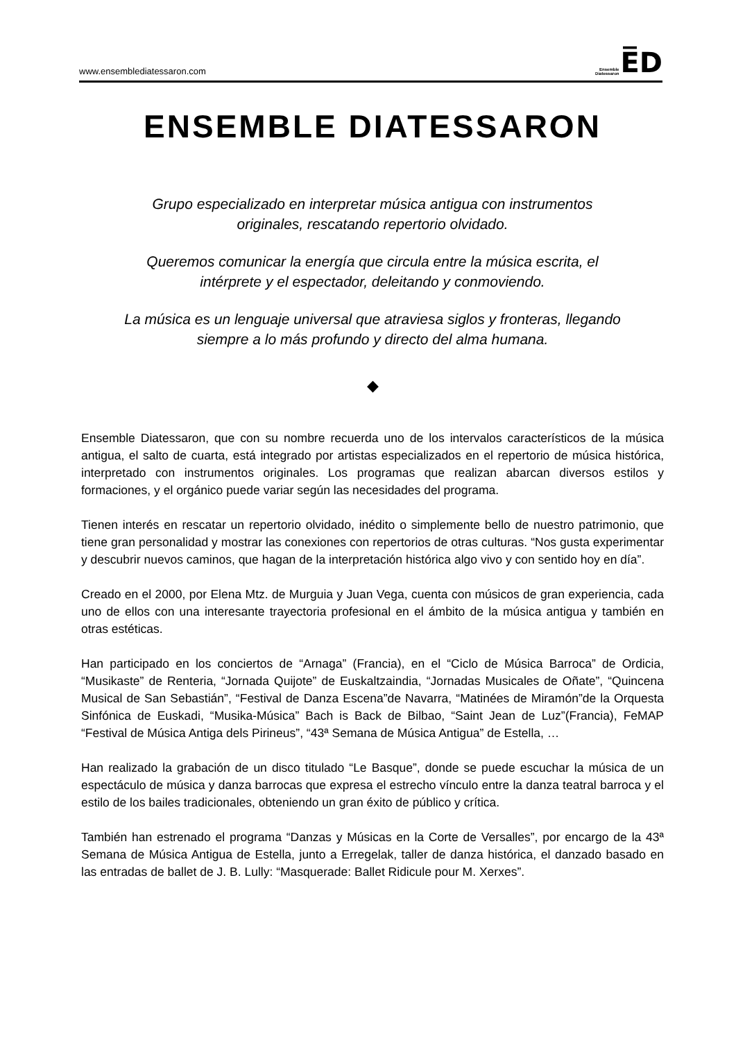www.ensemblediatessaron.com Ensemble
Diatessaron E̅D
ENSEMBLE DIATESSARON
Grupo especializado en interpretar música antigua con instrumentos originales, rescatando repertorio olvidado.
Queremos comunicar la energía que circula entre la música escrita, el intérprete y el espectador, deleitando y conmoviendo.
La música es un lenguaje universal que atraviesa siglos y fronteras, llegando siempre a lo más profundo y directo del alma humana.
◆
Ensemble Diatessaron, que con su nombre recuerda uno de los intervalos característicos de la música antigua, el salto de cuarta, está integrado por artistas especializados en el repertorio de música histórica, interpretado con instrumentos originales. Los programas que realizan abarcan diversos estilos y formaciones, y el orgánico puede variar según las necesidades del programa.
Tienen interés en rescatar un repertorio olvidado, inédito o simplemente bello de nuestro patrimonio, que tiene gran personalidad y mostrar las conexiones con repertorios de otras culturas. “Nos gusta experimentar y descubrir nuevos caminos, que hagan de la interpretación histórica algo vivo y con sentido hoy en día”.
Creado en el 2000, por Elena Mtz. de Murguia y Juan Vega, cuenta con músicos de gran experiencia, cada uno de ellos con una interesante trayectoria profesional en el ámbito de la música antigua y también en otras estéticas.
Han participado en los conciertos de “Arnaga” (Francia), en el “Ciclo de Música Barroca” de Ordicia, “Musikaste” de Renteria, “Jornada Quijote” de Euskaltzaindia, “Jornadas Musicales de Oñate”, “Quincena Musical de San Sebastián”, “Festival de Danza Escena”de Navarra, “Matinées de Miramón”de la Orquesta Sinfónica de Euskadi, “Musika-Música” Bach is Back de Bilbao, “Saint Jean de Luz”(Francia), FeMAP “Festival de Música Antiga dels Pirineus”, “43ª Semana de Música Antigua” de Estella, …
Han realizado la grabación de un disco titulado “Le Basque”, donde se puede escuchar la música de un espectáculo de música y danza barrocas que expresa el estrecho vínculo entre la danza teatral barroca y el estilo de los bailes tradicionales, obteniendo un gran éxito de público y crítica.
También han estrenado el programa “Danzas y Músicas en la Corte de Versalles”, por encargo de la 43ª Semana de Música Antigua de Estella, junto a Erregelak, taller de danza histórica, el danzado basado en las entradas de ballet de J. B. Lully: “Masquerade: Ballet Ridicule pour M. Xerxes”.